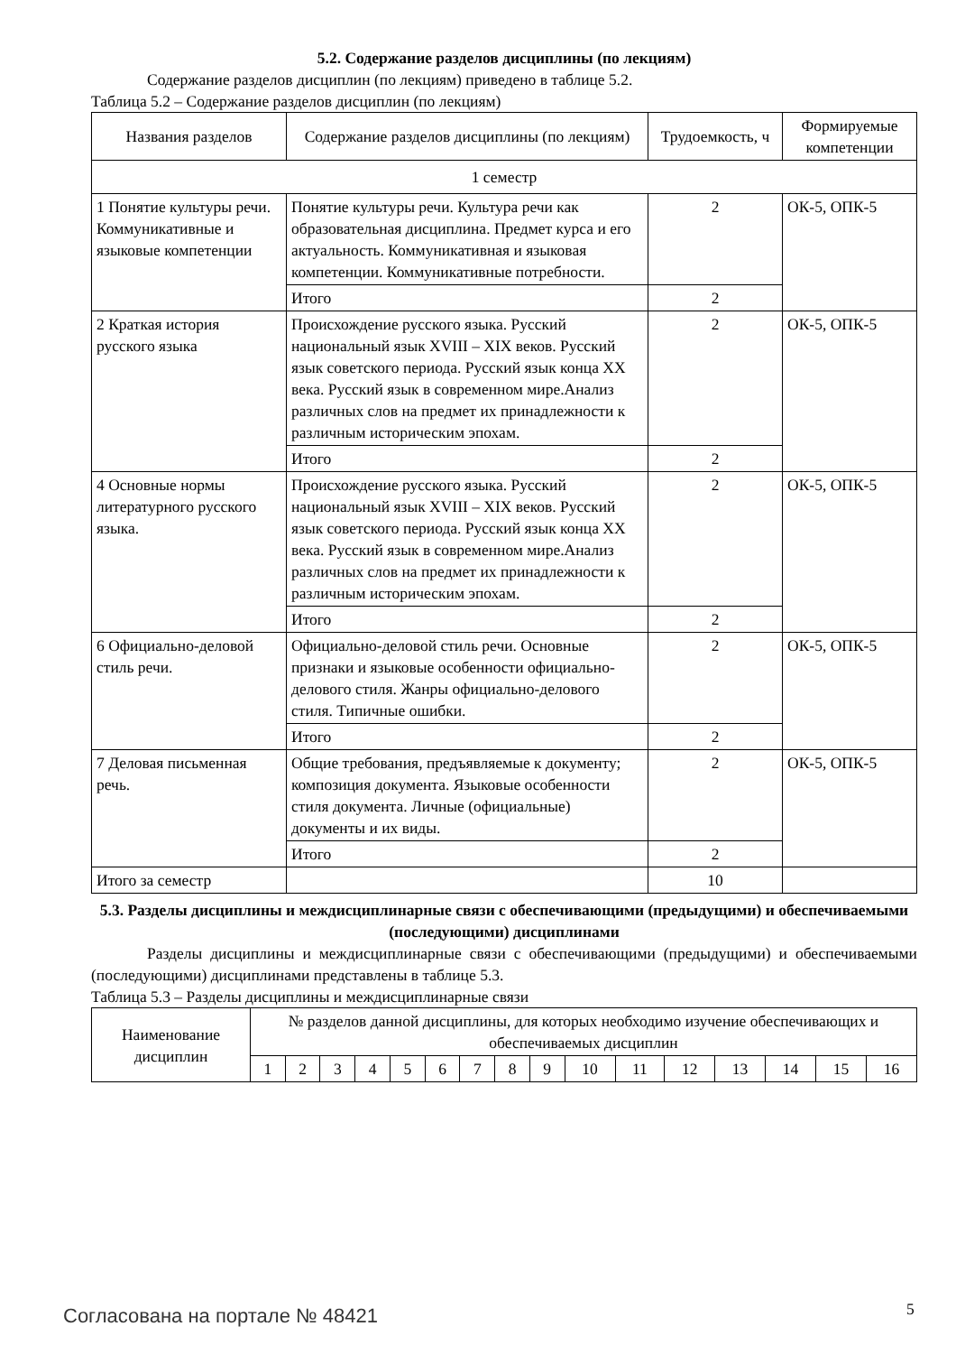5.2. Содержание разделов дисциплины (по лекциям)
Содержание разделов дисциплин (по лекциям) приведено в таблице 5.2.
Таблица 5.2 – Содержание разделов дисциплин (по лекциям)
| Названия разделов | Содержание разделов дисциплины (по лекциям) | Трудоемкость, ч | Формируемые компетенции |
| --- | --- | --- | --- |
| 1 семестр | | | |
| 1 Понятие культуры речи. Коммуникативные и языковые компетенции | Понятие культуры речи. Культура речи как образовательная дисциплина. Предмет курса и его актуальность. Коммуникативная и языковая компетенции. Коммуникативные потребности. | 2 | ОК-5, ОПК-5 |
| | Итого | 2 | |
| 2 Краткая история русского языка | Происхождение русского языка. Русский национальный язык XVIII – XIX веков. Русский язык советского периода. Русский язык конца XX века. Русский язык в современном мире.Анализ различных слов на предмет их принадлежности к различным историческим эпохам. | 2 | ОК-5, ОПК-5 |
| | Итого | 2 | |
| 4 Основные нормы литературного русского языка. | Происхождение русского языка. Русский национальный язык XVIII – XIX веков. Русский язык советского периода. Русский язык конца XX века. Русский язык в современном мире.Анализ различных слов на предмет их принадлежности к различным историческим эпохам. | 2 | ОК-5, ОПК-5 |
| | Итого | 2 | |
| 6 Официально-деловой стиль речи. | Официально-деловой стиль речи. Основные признаки и языковые особенности официально-делового стиля. Жанры официально-делового стиля. Типичные ошибки. | 2 | ОК-5, ОПК-5 |
| | Итого | 2 | |
| 7 Деловая письменная речь. | Общие требования, предъявляемые к документу; композиция документа. Языковые особенности стиля документа. Личные (официальные) документы и их виды. | 2 | ОК-5, ОПК-5 |
| | Итого | 2 | |
| Итого за семестр | | 10 | |
5.3. Разделы дисциплины и междисциплинарные связи с обеспечивающими (предыдущими) и обеспечиваемыми (последующими) дисциплинами
Разделы дисциплины и междисциплинарные связи с обеспечивающими (предыдущими) и обеспечиваемыми (последующими) дисциплинами представлены в таблице 5.3.
Таблица 5.3 – Разделы дисциплины и междисциплинарные связи
| Наименование дисциплин | № разделов данной дисциплины, для которых необходимо изучение обеспечивающих и обеспечиваемых дисциплин | | | | | | | | | | | | | | | |
| --- | --- | --- | --- | --- | --- | --- | --- | --- | --- | --- | --- | --- | --- | --- | --- | --- |
| | 1 | 2 | 3 | 4 | 5 | 6 | 7 | 8 | 9 | 10 | 11 | 12 | 13 | 14 | 15 | 16 |
Согласована на портале № 48421 5